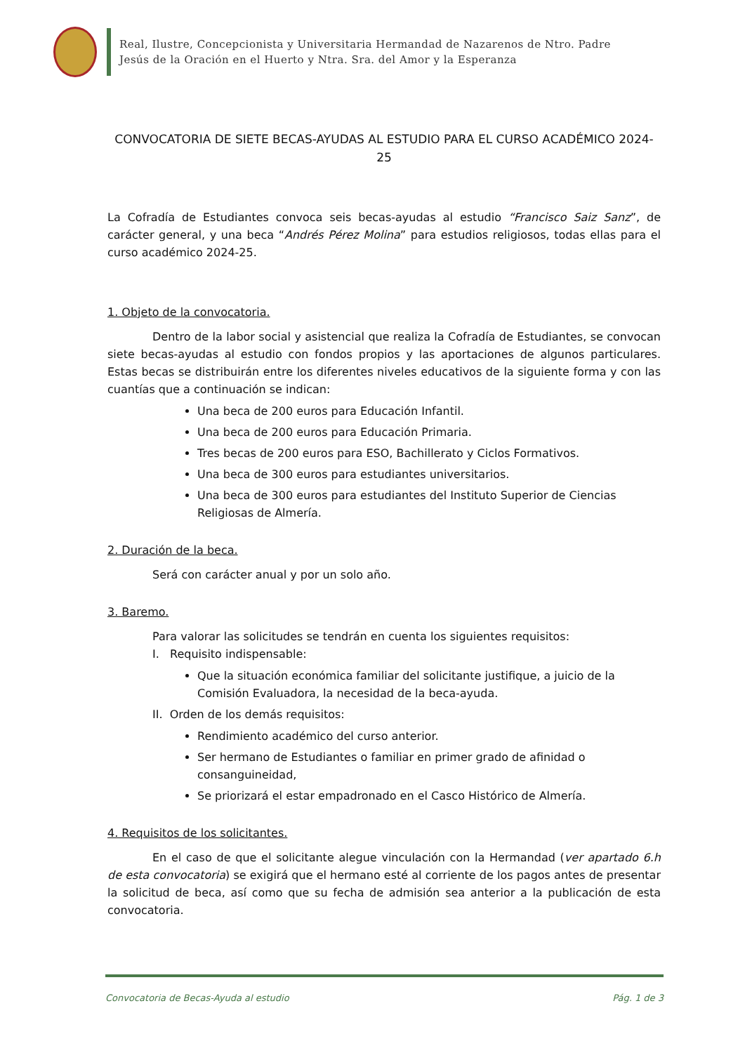Real, Ilustre, Concepcionista y Universitaria Hermandad de Nazarenos de Ntro. Padre
Jesús de la Oración en el Huerto y Ntra. Sra. del Amor y la Esperanza
CONVOCATORIA DE SIETE BECAS-AYUDAS AL ESTUDIO PARA EL CURSO ACADÉMICO 2024-25
La Cofradía de Estudiantes convoca seis becas-ayudas al estudio “Francisco Saiz Sanz”, de carácter general, y una beca “Andrés Pérez Molina” para estudios religiosos, todas ellas para el curso académico 2024-25.
1. Objeto de la convocatoria.
Dentro de la labor social y asistencial que realiza la Cofradía de Estudiantes, se convocan siete becas-ayudas al estudio con fondos propios y las aportaciones de algunos particulares. Estas becas se distribuirán entre los diferentes niveles educativos de la siguiente forma y con las cuantías que a continuación se indican:
Una beca de 200 euros para Educación Infantil.
Una beca de 200 euros para Educación Primaria.
Tres becas de 200 euros para ESO, Bachillerato y Ciclos Formativos.
Una beca de 300 euros para estudiantes universitarios.
Una beca de 300 euros para estudiantes del Instituto Superior de Ciencias Religiosas de Almería.
2. Duración de la beca.
Será con carácter anual y por un solo año.
3. Baremo.
Para valorar las solicitudes se tendrán en cuenta los siguientes requisitos:
I. Requisito indispensable:
Que la situación económica familiar del solicitante justifique, a juicio de la Comisión Evaluadora, la necesidad de la beca-ayuda.
II. Orden de los demás requisitos:
Rendimiento académico del curso anterior.
Ser hermano de Estudiantes o familiar en primer grado de afinidad o consanguineidad,
Se priorizará el estar empadronado en el Casco Histórico de Almería.
4. Requisitos de los solicitantes.
En el caso de que el solicitante alegue vinculación con la Hermandad (ver apartado 6.h de esta convocatoria) se exigirá que el hermano esté al corriente de los pagos antes de presentar la solicitud de beca, así como que su fecha de admisión sea anterior a la publicación de esta convocatoria.
Convocatoria de Becas-Ayuda al estudio Pág. 1 de 3